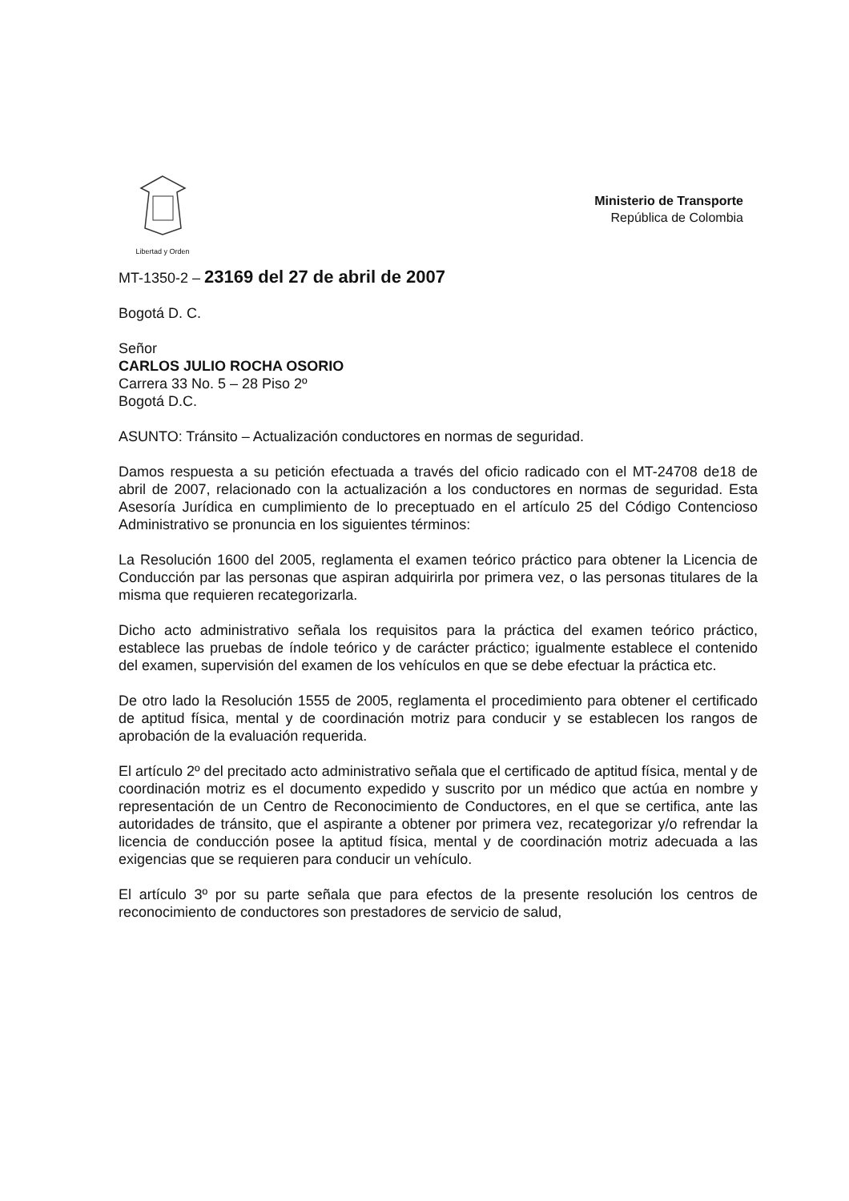Libertad y Orden
Ministerio de Transporte
República de Colombia
MT-1350-2 – 23169 del 27 de abril de 2007
Bogotá D. C.
Señor
CARLOS JULIO ROCHA OSORIO
Carrera 33 No. 5 – 28 Piso 2º
Bogotá D.C.
ASUNTO: Tránsito – Actualización conductores en normas de seguridad.
Damos respuesta a su petición efectuada a través del oficio radicado con el MT-24708 de18 de abril de 2007, relacionado con la actualización a los conductores en normas de seguridad. Esta Asesoría Jurídica en cumplimiento de lo preceptuado en el artículo 25 del Código Contencioso Administrativo se pronuncia en los siguientes términos:
La Resolución 1600 del 2005, reglamenta el examen teórico práctico para obtener la Licencia de Conducción par las personas que aspiran adquirirla por primera vez, o las personas titulares de la misma que requieren recategorizarla.
Dicho acto administrativo señala los requisitos para la práctica del examen teórico práctico, establece las pruebas de índole teórico y de carácter práctico; igualmente establece el contenido del examen, supervisión del examen de los vehículos en que se debe efectuar la práctica etc.
De otro lado la Resolución 1555 de 2005, reglamenta el procedimiento para obtener el certificado de aptitud física, mental y de coordinación motriz para conducir y se establecen los rangos de aprobación de la evaluación requerida.
El artículo 2º del precitado acto administrativo señala que el certificado de aptitud física, mental y de coordinación motriz es el documento expedido y suscrito por un médico que actúa en nombre y representación de un Centro de Reconocimiento de Conductores, en el que se certifica, ante las autoridades de tránsito, que el aspirante a obtener por primera vez, recategorizar y/o refrendar la licencia de conducción posee la aptitud física, mental y de coordinación motriz adecuada a las exigencias que se requieren para conducir un vehículo.
El artículo 3º por su parte señala que para efectos de la presente resolución los centros de reconocimiento de conductores son prestadores de servicio de salud,